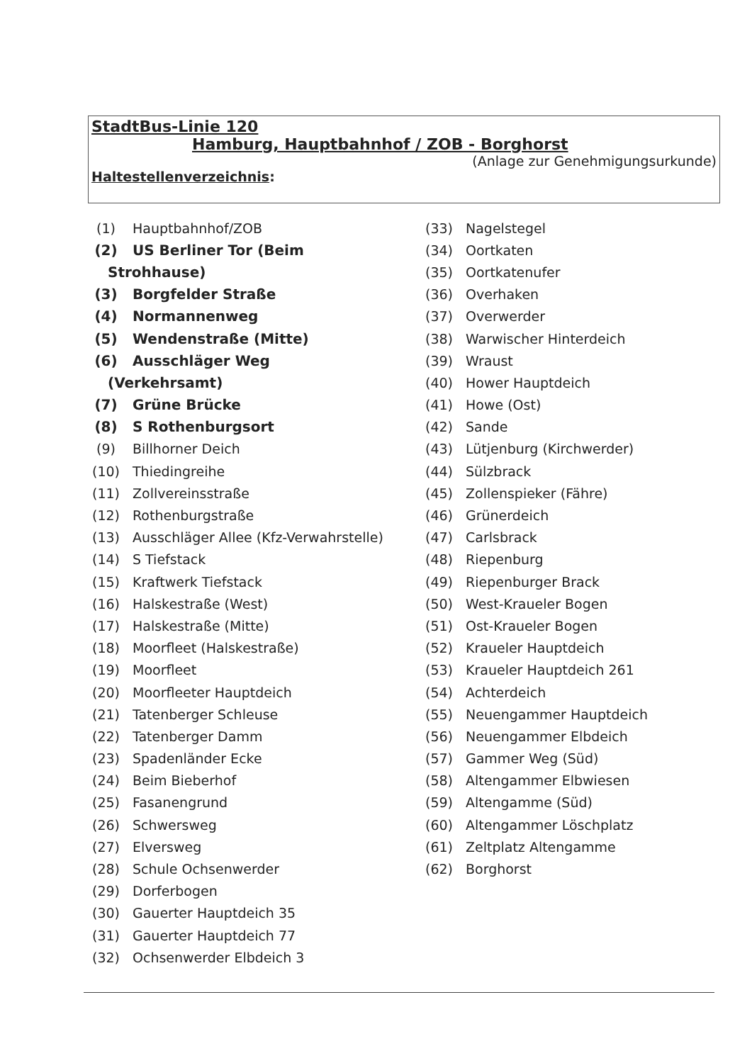StadtBus-Linie 120
Hamburg, Hauptbahnhof / ZOB - Borghorst
(Anlage zur Genehmigungsurkunde)
Haltestellenverzeichnis:
(1) Hauptbahnhof/ZOB
(2) US Berliner Tor (Beim
Strohhause)
(3) Borgfelder Straße
(4) Normannenweg
(5) Wendenstraße (Mitte)
(6) Ausschläger Weg
(Verkehrsamt)
(7) Grüne Brücke
(8) S Rothenburgsort
(9) Billhorner Deich
(10) Thiedingreihe
(11) Zollvereinsstraße
(12) Rothenburgstraße
(13) Ausschläger Allee (Kfz-Verwahrstelle)
(14) S Tiefstack
(15) Kraftwerk Tiefstack
(16) Halskestraße (West)
(17) Halskestraße (Mitte)
(18) Moorfleet (Halskestraße)
(19) Moorfleet
(20) Moorfleeter Hauptdeich
(21) Tatenberger Schleuse
(22) Tatenberger Damm
(23) Spadenländer Ecke
(24) Beim Bieberhof
(25) Fasanengrund
(26) Schwersweg
(27) Elversweg
(28) Schule Ochsenwerder
(29) Dorferbogen
(30) Gauerter Hauptdeich 35
(31) Gauerter Hauptdeich 77
(32) Ochsenwerder Elbdeich 3
(33) Nagelstegel
(34) Oortkaten
(35) Oortkatenufer
(36) Overhaken
(37) Overwerder
(38) Warwischer Hinterdeich
(39) Wraust
(40) Hower Hauptdeich
(41) Howe (Ost)
(42) Sande
(43) Lütjenburg (Kirchwerder)
(44) Sülzbrack
(45) Zollenspieker (Fähre)
(46) Grünerdeich
(47) Carlsbrack
(48) Riepenburg
(49) Riepenburger Brack
(50) West-Kraueler Bogen
(51) Ost-Kraueler Bogen
(52) Kraueler Hauptdeich
(53) Kraueler Hauptdeich 261
(54) Achterdeich
(55) Neuengammer Hauptdeich
(56) Neuengammer Elbdeich
(57) Gammer Weg (Süd)
(58) Altengammer Elbwiesen
(59) Altengamme (Süd)
(60) Altengammer Löschplatz
(61) Zeltplatz Altengamme
(62) Borghorst